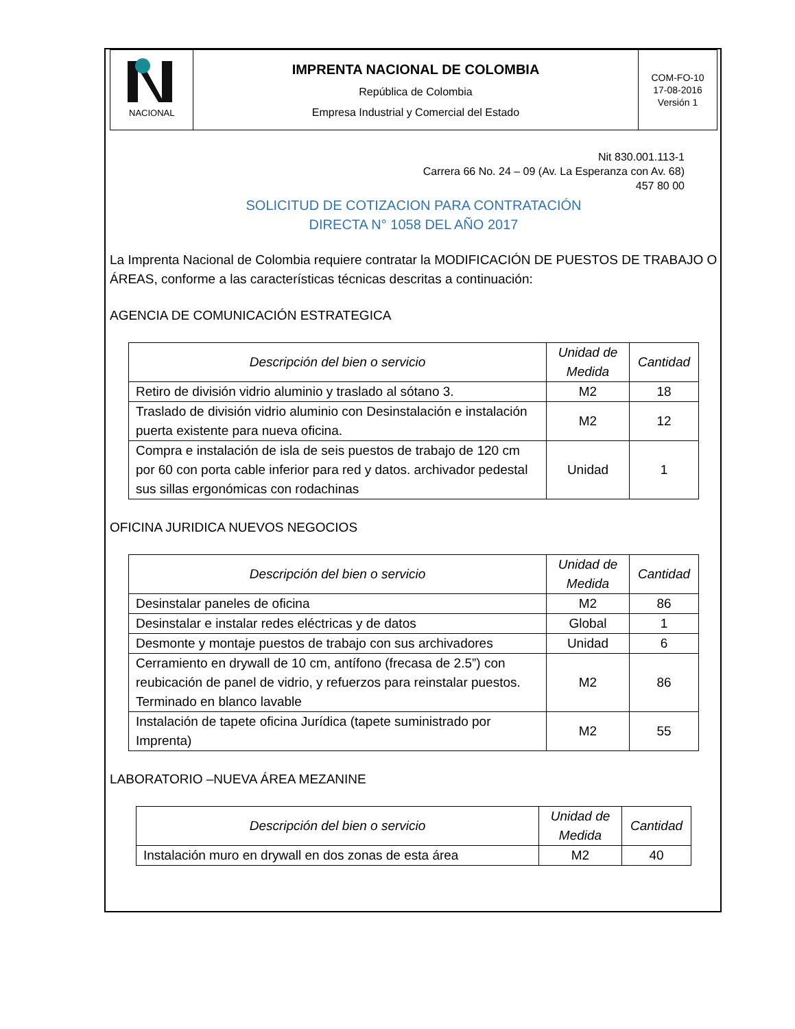| NACIONAL | IMPRENTA NACIONAL DE COLOMBIA República de Colombia Empresa Industrial y Comercial del Estado | COM-FO-10 17-08-2016 Versión 1 |
Nit 830.001.113-1
Carrera 66 No. 24 – 09 (Av. La Esperanza con Av. 68)
457 80 00
SOLICITUD DE COTIZACION PARA CONTRATACIÓN
DIRECTA N° 1058 DEL AÑO 2017
La Imprenta Nacional de Colombia requiere contratar la MODIFICACIÓN DE PUESTOS DE TRABAJO O ÁREAS, conforme a las características técnicas descritas a continuación:
AGENCIA DE COMUNICACIÓN ESTRATEGICA
| Descripción del bien o servicio | Unidad de Medida | Cantidad |
| --- | --- | --- |
| Retiro de división vidrio aluminio y traslado al sótano 3. | M2 | 18 |
| Traslado de división vidrio aluminio con Desinstalación e instalación puerta existente para nueva oficina. | M2 | 12 |
| Compra e instalación de isla de seis puestos de trabajo de 120 cm por 60 con porta cable inferior para red y datos. archivador pedestal sus sillas ergonómicas con rodachinas | Unidad | 1 |
OFICINA JURIDICA NUEVOS NEGOCIOS
| Descripción del bien o servicio | Unidad de Medida | Cantidad |
| --- | --- | --- |
| Desinstalar paneles de oficina | M2 | 86 |
| Desinstalar e instalar redes eléctricas y de datos | Global | 1 |
| Desmonte y montaje puestos de trabajo con sus archivadores | Unidad | 6 |
| Cerramiento en drywall de 10 cm, antífono (frecasa de 2.5”) con reubicación de panel de vidrio, y refuerzos para reinstalar puestos. Terminado en blanco lavable | M2 | 86 |
| Instalación de tapete oficina Jurídica (tapete suministrado por Imprenta) | M2 | 55 |
LABORATORIO –NUEVA ÁREA MEZANINE
| Descripción del bien o servicio | Unidad de Medida | Cantidad |
| --- | --- | --- |
| Instalación muro en drywall en dos zonas de esta área | M2 | 40 |